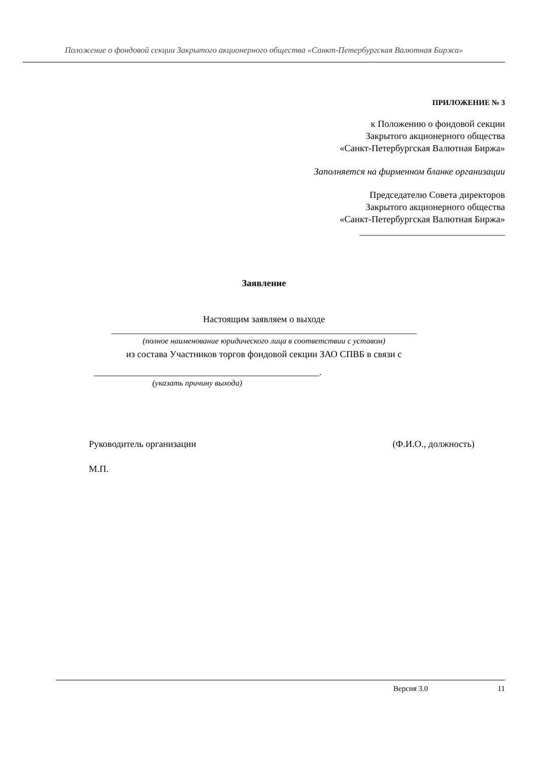Положение о фондовой секции Закрытого акционерного общества «Санкт-Петербургская Валютная Биржа»
ПРИЛОЖЕНИЕ № 3
к Положению о фондовой секции
Закрытого акционерного общества
«Санкт-Петербургская Валютная Биржа»
Заполняется на фирменном бланке организации
Председателю Совета директоров
Закрытого акционерного общества
«Санкт-Петербургская Валютная Биржа»
_______________________________
Заявление
Настоящим заявляем о выходе
_________________________________________________________________
(полное наименование юридического лица в соответствии с уставом)
из состава Участников торгов фондовой секции ЗАО СПВБ в связи с
________________________________________________.
(указать причину выхода)
Руководитель организации (Ф.И.О., должность)
М.П.
Версия 3.0 11